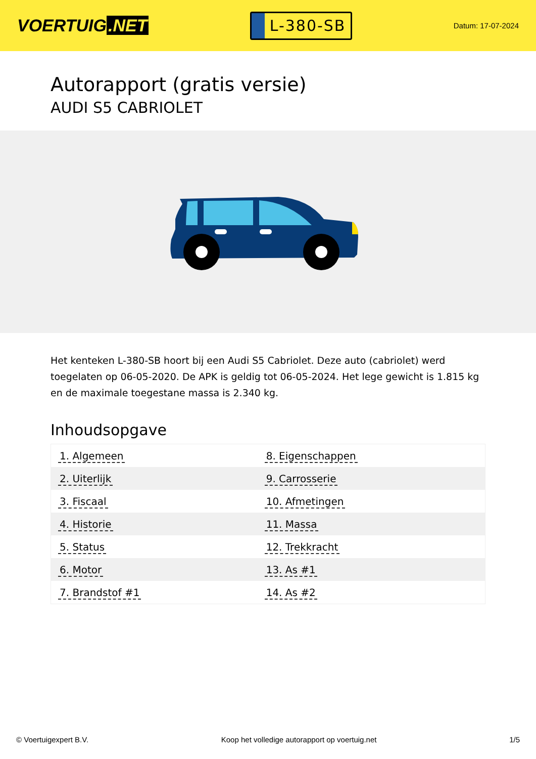VOERTUIG.NET
L-380-SB
Datum: 17-07-2024
Autorapport (gratis versie)
AUDI S5 CABRIOLET
Het kenteken L-380-SB hoort bij een Audi S5 Cabriolet. Deze auto (cabriolet) werd toegelaten op 06-05-2020. De APK is geldig tot 06-05-2024. Het lege gewicht is 1.815 kg en de maximale toegestane massa is 2.340 kg.
Inhoudsopgave
| 1. Algemeen | 8. Eigenschappen |
| 2. Uiterlijk | 9. Carrosserie |
| 3. Fiscaal | 10. Afmetingen |
| 4. Historie | 11. Massa |
| 5. Status | 12. Trekkracht |
| 6. Motor | 13. As #1 |
| 7. Brandstof #1 | 14. As #2 |
© Voertuigexpert B.V. Koop het volledige autorapport op voertuig.net 1/5